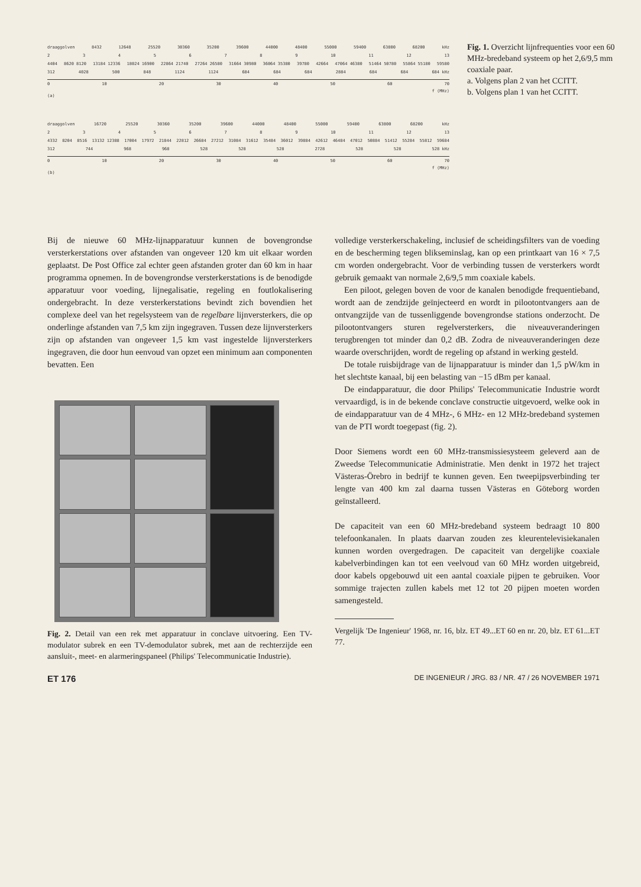draaggolven 8432 12648 25520 30360 35200 39600 44000 48400 55000 59400 63800 68200 kHz
23456789 10 11 12 13
4404 8620 8120 13184 12336 18024 16900 22864 21740 27264 26580 31664 30980 36064 35380 39780 42664 47064 46380 51464 50780 55864 55180 59580
312 4028 500 848 1124 1124 684 684 684 2884 684 684 684 kHz
0 10 20 30 40 50 60 70
f (MHz)
(a)
draaggolven 16720 25520 30360 35200 39600 44000 48400 55000 59400 63800 68200 kHz
23456789 10 11 12 13
4332 8204 8516 13132 12388 17004 17972 21844 22812 26684 27212 31084 31612 35484 36012 39884 42612 46484 47012 50884 51412 55284 55812 59684
312 744 968 968 528 528 528 2728 528 528 528 kHz
0 10 20 30 40 50 60 70
f (MHz)
(b)
Fig. 1. Overzicht lijnfrequenties voor een 60 MHz-bredeband systeem op het 2,6/9,5 mm coaxiale paar.
a. Volgens plan 2 van het CCITT.
b. Volgens plan 1 van het CCITT.
Bij de nieuwe 60 MHz-lijnapparatuur kunnen de bovengrondse versterkerstations over afstanden van ongeveer 120 km uit elkaar worden geplaatst. De Post Office zal echter geen afstanden groter dan 60 km in haar programma opnemen. In de bovengrondse versterkerstations is de benodigde apparatuur voor voeding, lijnegalisatie, regeling en foutlokalisering ondergebracht. In deze versterkerstations bevindt zich bovendien het complexe deel van het regelsysteem van de regelbare lijnversterkers, die op onderlinge afstanden van 7,5 km zijn ingegraven. Tussen deze lijnversterkers zijn op afstanden van ongeveer 1,5 km vast ingestelde lijnversterkers ingegraven, die door hun eenvoud van opzet een minimum aan componenten bevatten. Een
Fig. 2. Detail van een rek met apparatuur in conclave uitvoering. Een TV-modulator subrek en een TV-demodulator subrek, met aan de rechterzijde een aansluit-, meet- en alarmeringspaneel (Philips' Telecommunicatie Industrie).
volledige versterkerschakeling, inclusief de scheidingsfilters van de voeding en de bescherming tegen blikseminslag, kan op een printkaart van 16 × 7,5 cm worden ondergebracht. Voor de verbinding tussen de versterkers wordt gebruik gemaakt van normale 2,6/9,5 mm coaxiale kabels.
Een piloot, gelegen boven de voor de kanalen benodigde frequentieband, wordt aan de zendzijde geïnjecteerd en wordt in pilootontvangers aan de ontvangzijde van de tussenliggende bovengrondse stations onderzocht. De pilootontvangers sturen regelversterkers, die niveauveranderingen terugbrengen tot minder dan 0,2 dB. Zodra de niveauveranderingen deze waarde overschrijden, wordt de regeling op afstand in werking gesteld.
De totale ruisbijdrage van de lijnapparatuur is minder dan 1,5 pW/km in het slechtste kanaal, bij een belasting van −15 dBm per kanaal.
De eindapparatuur, die door Philips' Telecommunicatie Industrie wordt vervaardigd, is in de bekende conclave constructie uitgevoerd, welke ook in de eindapparatuur van de 4 MHz-, 6 MHz- en 12 MHz-bredeband systemen van de PTI wordt toegepast (fig. 2).
Door Siemens wordt een 60 MHz-transmissiesysteem geleverd aan de Zweedse Telecommunicatie Administratie. Men denkt in 1972 het traject Västeras-Örebro in bedrijf te kunnen geven. Een tweepijpsverbinding ter lengte van 400 km zal daarna tussen Västeras en Göteborg worden geïnstalleerd.
De capaciteit van een 60 MHz-bredeband systeem bedraagt 10 800 telefoonkanalen. In plaats daarvan zouden zes kleurentelevisiekanalen kunnen worden overgedragen. De capaciteit van dergelijke coaxiale kabelverbindingen kan tot een veelvoud van 60 MHz worden uitgebreid, door kabels opgebouwd uit een aantal coaxiale pijpen te gebruiken. Voor sommige trajecten zullen kabels met 12 tot 20 pijpen moeten worden samengesteld.
Vergelijk 'De Ingenieur' 1968, nr. 16, blz. ET 49...ET 60 en nr. 20, blz. ET 61...ET 77.
ET 176 DE INGENIEUR / JRG. 83 / NR. 47 / 26 NOVEMBER 1971